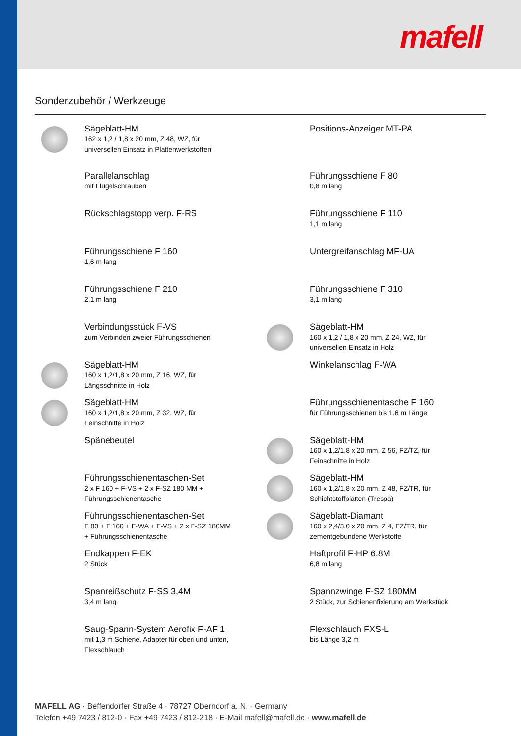mafell
Sonderzubehör / Werkzeuge
Sägeblatt-HM
162 x 1,2 / 1,8 x 20 mm, Z 48, WZ, für
universellen Einsatz in Plattenwerkstoffen
Positions-Anzeiger MT-PA
Parallelanschlag
mit Flügelschrauben
Führungsschiene F 80
0,8 m lang
Rückschlagstopp verp. F-RS
Führungsschiene F 110
1,1 m lang
Führungsschiene F 160
1,6 m lang
Untergreifanschlag MF-UA
Führungsschiene F 210
2,1 m lang
Führungsschiene F 310
3,1 m lang
Verbindungsstück F-VS
zum Verbinden zweier Führungsschienen
Sägeblatt-HM
160 x 1,2 / 1,8 x 20 mm, Z 24, WZ, für
universellen Einsatz in Holz
Sägeblatt-HM
160 x 1,2/1,8 x 20 mm, Z 16, WZ, für
Längsschnitte in Holz
Winkelanschlag F-WA
Sägeblatt-HM
160 x 1,2/1,8 x 20 mm, Z 32, WZ, für
Feinschnitte in Holz
Führungsschienentasche F 160
für Führungsschienen bis 1,6 m Länge
Spänebeutel
Sägeblatt-HM
160 x 1,2/1,8 x 20 mm, Z 56, FZ/TZ, für
Feinschnitte in Holz
Führungsschienentaschen-Set
2 x F 160 + F-VS + 2 x F-SZ 180 MM +
Führungsschienentasche
Sägeblatt-HM
160 x 1,2/1,8 x 20 mm, Z 48, FZ/TR, für
Schichtstoffplatten (Trespa)
Führungsschienentaschen-Set
F 80 + F 160 + F-WA + F-VS + 2 x F-SZ 180MM
+ Führungsschienentasche
Sägeblatt-Diamant
160 x 2,4/3,0 x 20 mm, Z 4, FZ/TR, für
zementgebundene Werkstoffe
Endkappen F-EK
2 Stück
Haftprofil F-HP 6,8M
6,8 m lang
Spanreißschutz F-SS 3,4M
3,4 m lang
Spannzwinge F-SZ 180MM
2 Stück, zur Schienenfixierung am Werkstück
Saug-Spann-System Aerofix F-AF 1
mit 1,3 m Schiene, Adapter für oben und unten,
Flexschlauch
Flexschlauch FXS-L
bis Länge 3,2 m
MAFELL AG · Beffendorfer Straße 4 · 78727 Oberndorf a. N. · Germany
Telefon +49 7423 / 812-0 · Fax +49 7423 / 812-218 · E-Mail mafell@mafell.de · www.mafell.de